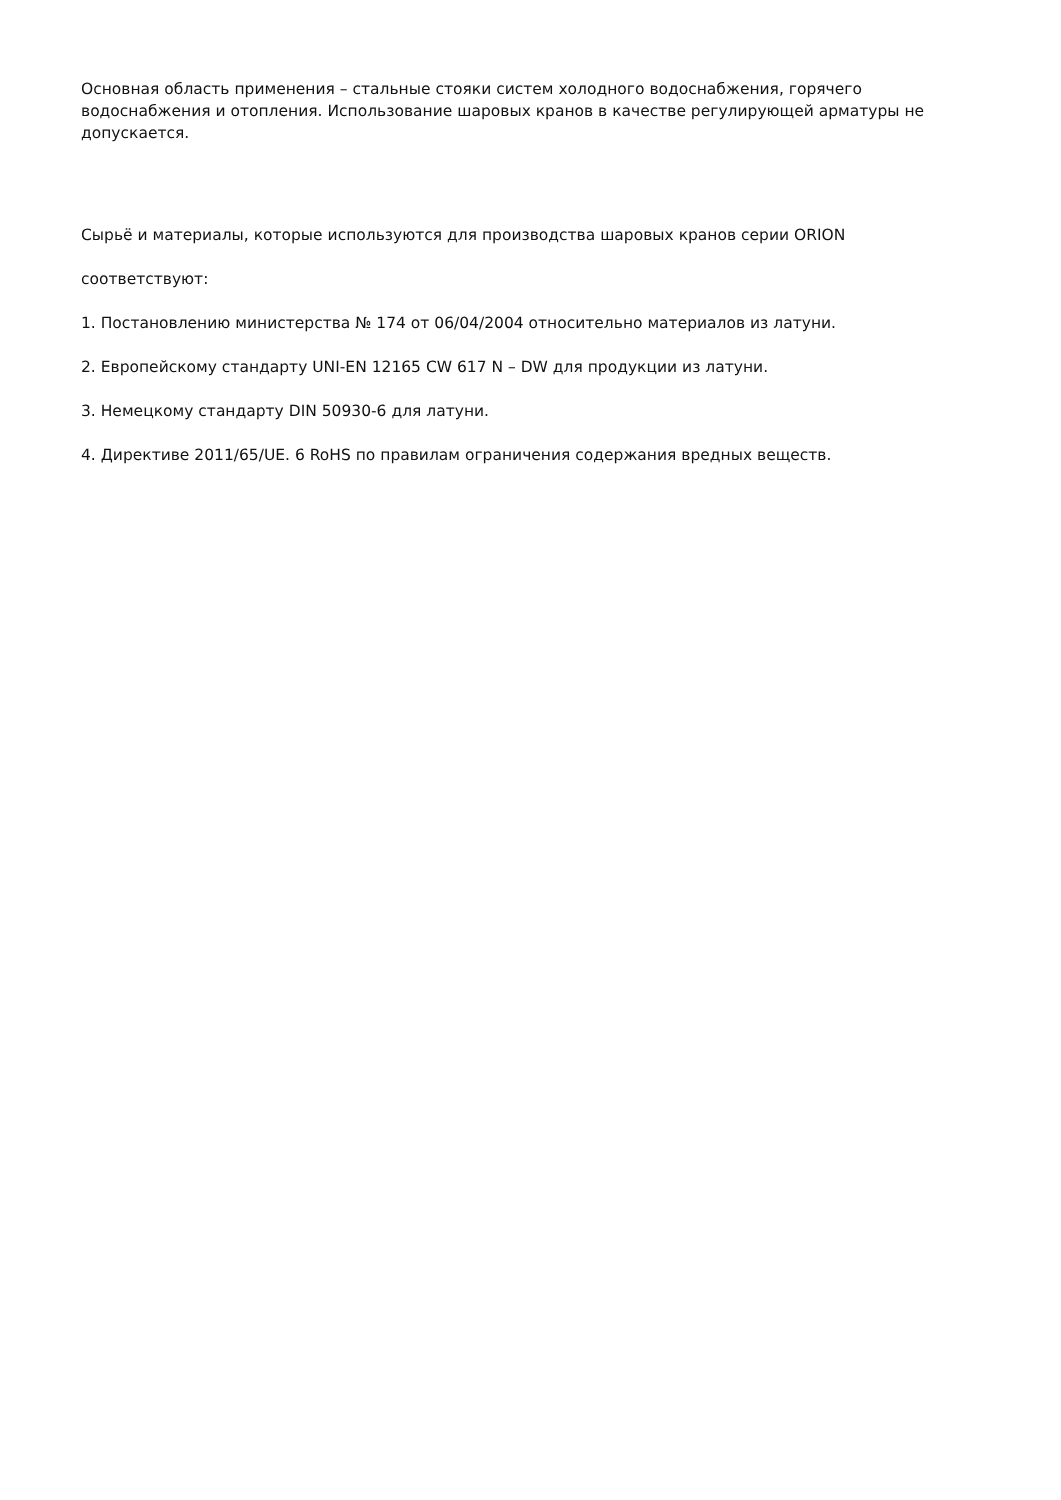Основная область применения – стальные стояки систем холодного водоснабжения, горячего водоснабжения и отопления. Использование шаровых кранов в качестве регулирующей арматуры не допускается.
Сырьё и материалы, которые используются для производства шаровых кранов серии ORION
соответствуют:
1. Постановлению министерства № 174 от 06/04/2004 относительно материалов из латуни.
2. Европейскому стандарту UNI-EN 12165 CW 617 N – DW для продукции из латуни.
3. Немецкому стандарту DIN 50930-6 для латуни.
4. Директиве 2011/65/UE. 6 RoHS по правилам ограничения содержания вредных веществ.